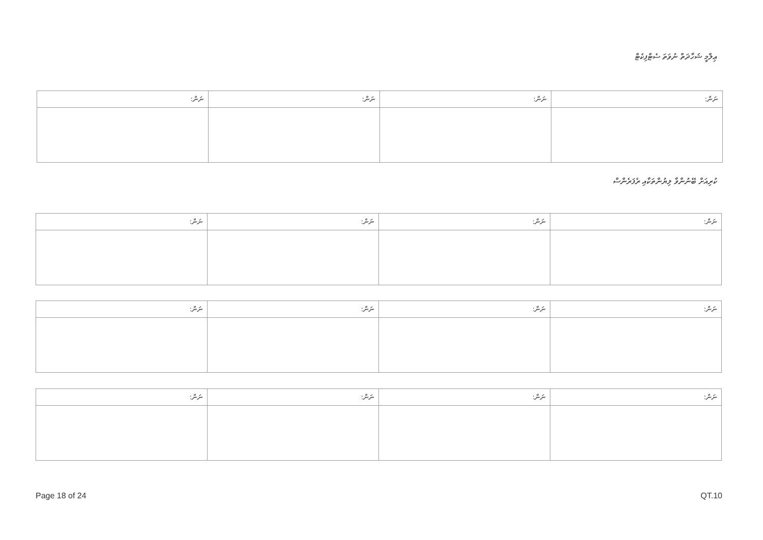ޢިލްމީ ޝަހާދަތް ނުވަތަ ސެޓްފިކެޓް
| ނަން: | ނަން: | ނަން: | ނަން: |
ކުރިއަށް ބޭނުންވާ ލިޔުންތަކާއި ރެފަރެންސް
| ނަން: | ނަން: | ނަން: | ނަން: |
| ނަން: | ނަން: | ނަން: | ނަން: |
| ނަން: | ނަން: | ނަން: | ނަން: |
Page 18 of 24 QT.10